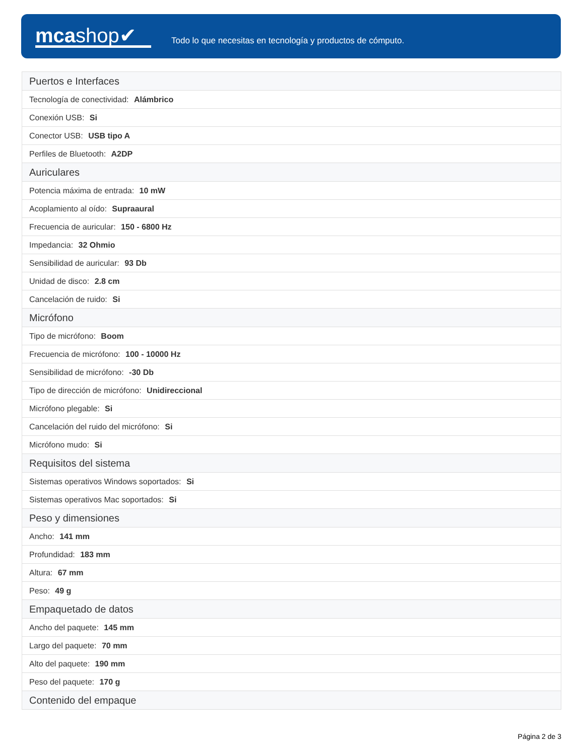mcashop✔
Todo lo que necesitas en tecnología y productos de cómputo.
| Puertos e Interfaces |
| --- |
| Tecnología de conectividad: Alámbrico |
| Conexión USB: Si |
| Conector USB: USB tipo A |
| Perfiles de Bluetooth: A2DP |
| Auriculares |
| Potencia máxima de entrada: 10 mW |
| Acoplamiento al oído: Supraaural |
| Frecuencia de auricular: 150 - 6800 Hz |
| Impedancia: 32 Ohmio |
| Sensibilidad de auricular: 93 Db |
| Unidad de disco: 2.8 cm |
| Cancelación de ruido: Si |
| Micrófono |
| Tipo de micrófono: Boom |
| Frecuencia de micrófono: 100 - 10000 Hz |
| Sensibilidad de micrófono: -30 Db |
| Tipo de dirección de micrófono: Unidireccional |
| Micrófono plegable: Si |
| Cancelación del ruido del micrófono: Si |
| Micrófono mudo: Si |
| Requisitos del sistema |
| Sistemas operativos Windows soportados: Si |
| Sistemas operativos Mac soportados: Si |
| Peso y dimensiones |
| Ancho: 141 mm |
| Profundidad: 183 mm |
| Altura: 67 mm |
| Peso: 49 g |
| Empaquetado de datos |
| Ancho del paquete: 145 mm |
| Largo del paquete: 70 mm |
| Alto del paquete: 190 mm |
| Peso del paquete: 170 g |
| Contenido del empaque |
Página 2 de 3